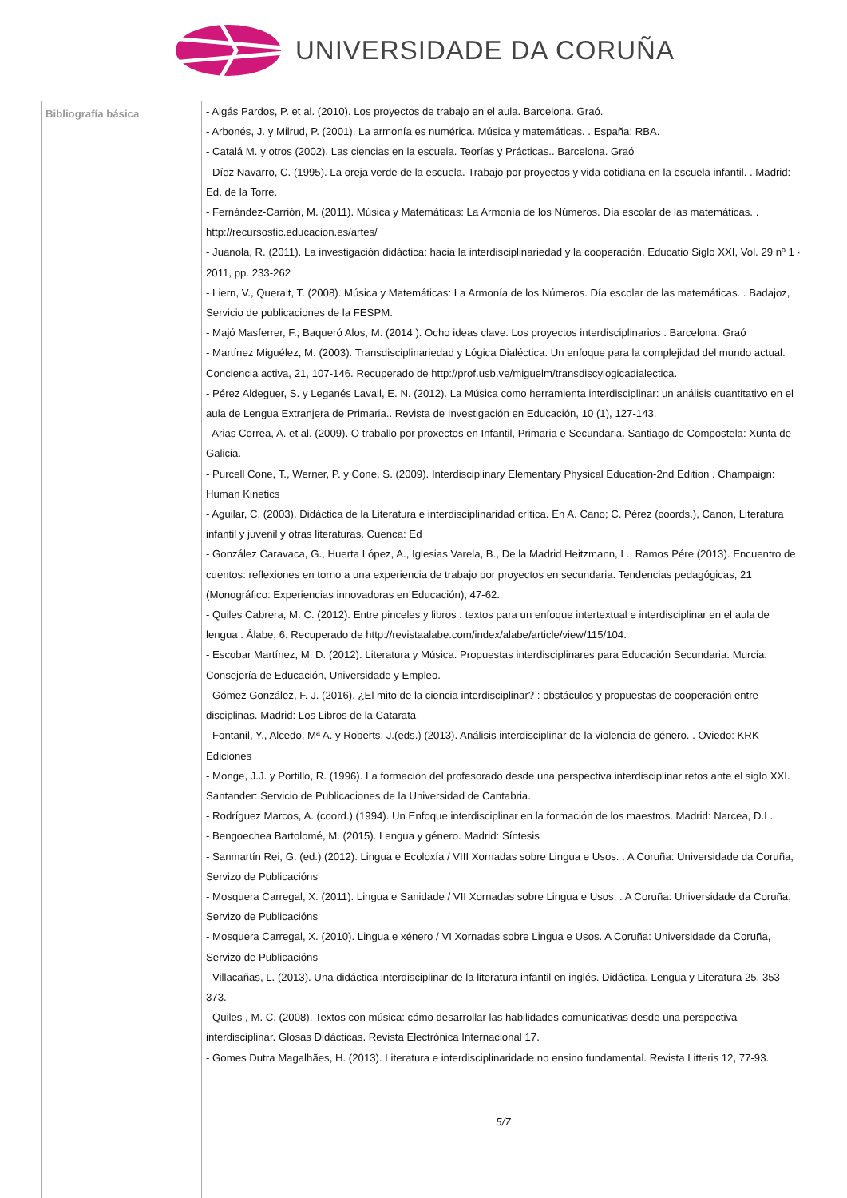UNIVERSIDADE DA CORUÑA
| Bibliografía básica | - Algás Pardos, P. et al. (2010). Los proyectos de trabajo en el aula. Barcelona. Graó. - Arbonés, J. y Milrud, P. (2001). La armonía es numérica. Música y matemáticas. . España: RBA. - Catalá M. y otros (2002). Las ciencias en la escuela. Teorías y Prácticas.. Barcelona. Graó - Díez Navarro, C. (1995). La oreja verde de la escuela. Trabajo por proyectos y vida cotidiana en la escuela infantil. . Madrid: Ed. de la Torre. - Fernández-Carrión, M. (2011). Música y Matemáticas: La Armonía de los Números. Día escolar de las matemáticas. . http://recursostic.educacion.es/artes/ - Juanola, R. (2011). La investigación didáctica: hacia la interdisciplinariedad y la cooperación. Educatio Siglo XXI, Vol. 29 nº 1 · 2011, pp. 233-262 - Liern, V., Queralt, T. (2008). Música y Matemáticas: La Armonía de los Números. Día escolar de las matemáticas. . Badajoz, Servicio de publicaciones de la FESPM. - Majó Masferrer, F.; Baqueró Alos, M. (2014 ). Ocho ideas clave. Los proyectos interdisciplinarios . Barcelona. Graó - Martínez Miguélez, M. (2003). Transdisciplinariedad y Lógica Dialéctica. Un enfoque para la complejidad del mundo actual. Conciencia activa, 21, 107-146. Recuperado de http://prof.usb.ve/miguelm/transdiscylogicadialectica. - Pérez Aldeguer, S. y Leganés Lavall, E. N. (2012). La Música como herramienta interdisciplinar: un análisis cuantitativo en el aula de Lengua Extranjera de Primaria.. Revista de Investigación en Educación, 10 (1), 127-143. - Arias Correa, A. et al. (2009). O traballo por proxectos en Infantil, Primaria e Secundaria. Santiago de Compostela: Xunta de Galicia. - Purcell Cone, T., Werner, P. y Cone, S. (2009). Interdisciplinary Elementary Physical Education-2nd Edition . Champaign: Human Kinetics - Aguilar, C. (2003). Didáctica de la Literatura e interdisciplinaridad crítica. En A. Cano; C. Pérez (coords.), Canon, Literatura infantil y juvenil y otras literaturas. Cuenca: Ed - González Caravaca, G., Huerta López, A., Iglesias Varela, B., De la Madrid Heitzmann, L., Ramos Pére (2013). Encuentro de cuentos: reflexiones en torno a una experiencia de trabajo por proyectos en secundaria. Tendencias pedagógicas, 21 (Monográfico: Experiencias innovadoras en Educación), 47-62. - Quiles Cabrera, M. C. (2012). Entre pinceles y libros : textos para un enfoque intertextual e interdisciplinar en el aula de lengua . Álabe, 6. Recuperado de http://revistaalabe.com/index/alabe/article/view/115/104. - Escobar Martínez, M. D. (2012). Literatura y Música. Propuestas interdisciplinares para Educación Secundaria. Murcia: Consejería de Educación, Universidade y Empleo. - Gómez González, F. J. (2016). ¿El mito de la ciencia interdisciplinar? : obstáculos y propuestas de cooperación entre disciplinas. Madrid: Los Libros de la Catarata - Fontanil, Y., Alcedo, Mª A. y Roberts, J.(eds.) (2013). Análisis interdisciplinar de la violencia de género. . Oviedo: KRK Ediciones - Monge, J.J. y Portillo, R. (1996). La formación del profesorado desde una perspectiva interdisciplinar retos ante el siglo XXI. Santander: Servicio de Publicaciones de la Universidad de Cantabria. - Rodríguez Marcos, A. (coord.) (1994). Un Enfoque interdisciplinar en la formación de los maestros. Madrid: Narcea, D.L. - Bengoechea Bartolomé, M. (2015). Lengua y género. Madrid: Síntesis - Sanmartín Rei, G. (ed.) (2012). Lingua e Ecoloxía / VIII Xornadas sobre Lingua e Usos. . A Coruña: Universidade da Coruña, Servizo de Publicacións - Mosquera Carregal, X. (2011). Lingua e Sanidade / VII Xornadas sobre Lingua e Usos. . A Coruña: Universidade da Coruña, Servizo de Publicacións - Mosquera Carregal, X. (2010). Lingua e xénero / VI Xornadas sobre Lingua e Usos. A Coruña: Universidade da Coruña, Servizo de Publicacións - Villacañas, L. (2013). Una didáctica interdisciplinar de la literatura infantil en inglés. Didáctica. Lengua y Literatura 25, 353-373. - Quiles , M. C. (2008). Textos con música: cómo desarrollar las habilidades comunicativas desde una perspectiva interdisciplinar. Glosas Didácticas. Revista Electrónica Internacional 17. - Gomes Dutra Magalhães, H. (2013). Literatura e interdisciplinaridade no ensino fundamental. Revista Litteris 12, 77-93. 5/7 |